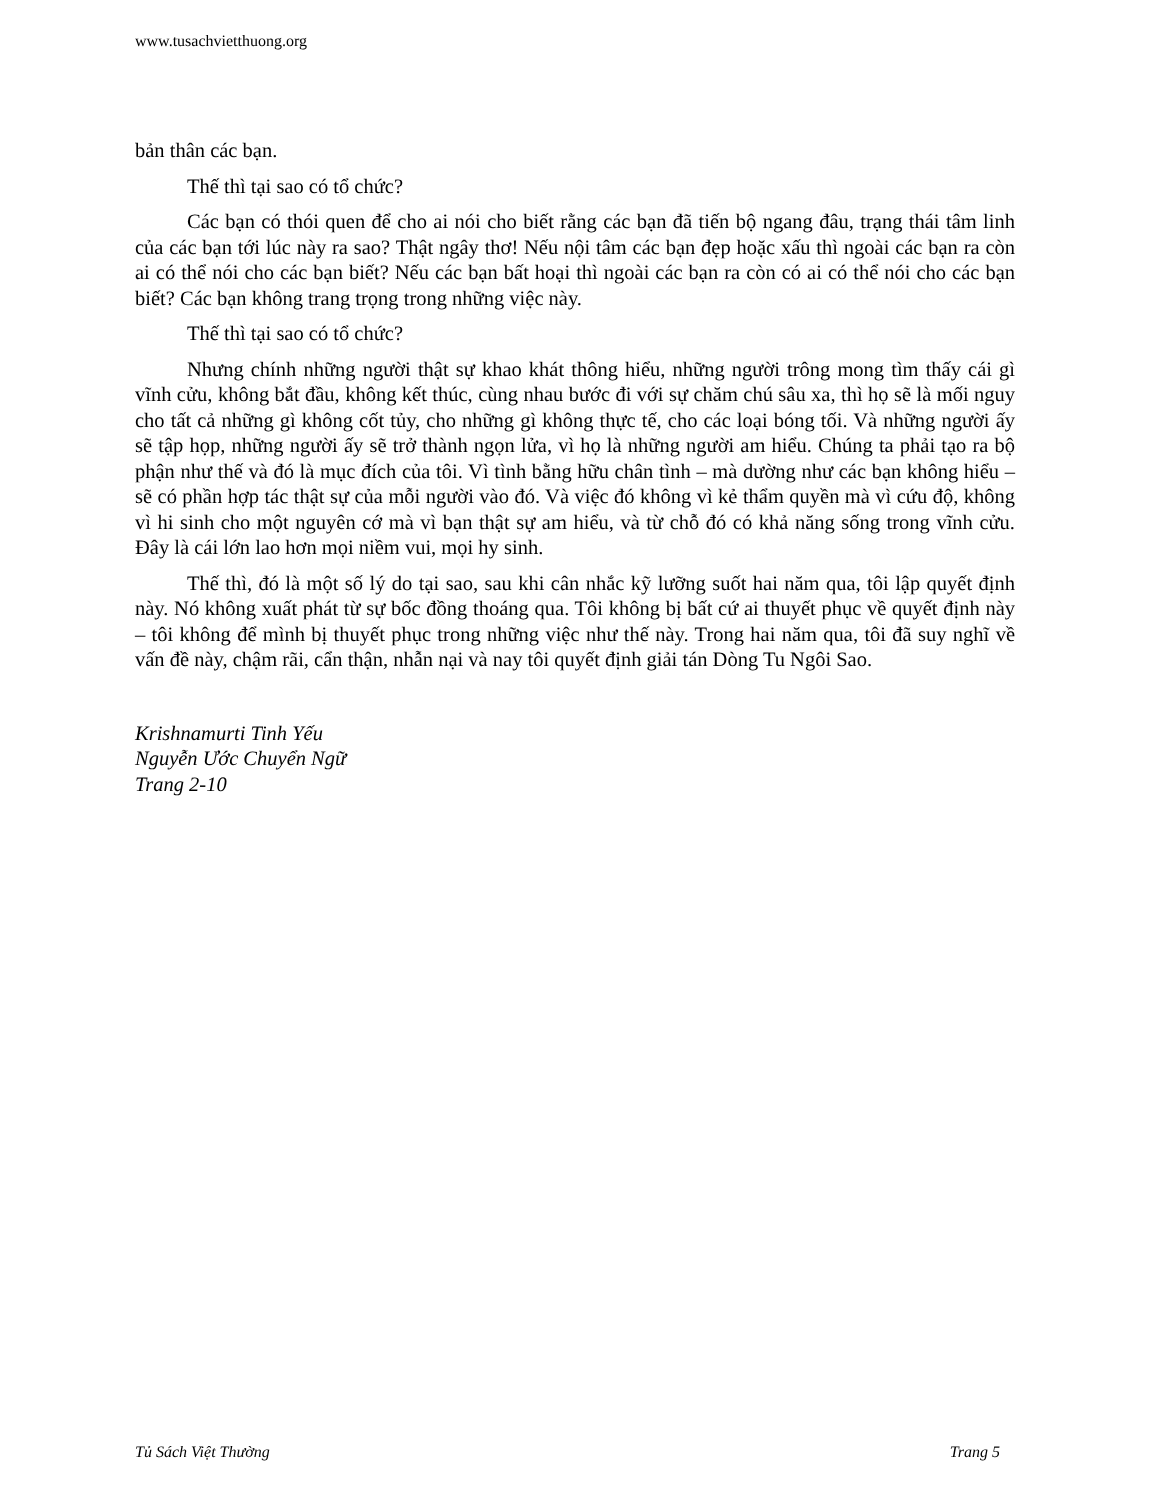www.tusachvietthuong.org
bản thân các bạn.
Thế thì tại sao có tổ chức?
Các bạn có thói quen để cho ai nói cho biết rằng các bạn đã tiến bộ ngang đâu, trạng thái tâm linh của các bạn tới lúc này ra sao? Thật ngây thơ! Nếu nội tâm các bạn đẹp hoặc xấu thì ngoài các bạn ra còn ai có thể nói cho các bạn biết? Nếu các bạn bất hoại thì ngoài các bạn ra còn có ai có thể nói cho các bạn biết? Các bạn không trang trọng trong những việc này.
Thế thì tại sao có tổ chức?
Nhưng chính những người thật sự khao khát thông hiểu, những người trông mong tìm thấy cái gì vĩnh cửu, không bắt đầu, không kết thúc, cùng nhau bước đi với sự chăm chú sâu xa, thì họ sẽ là mối nguy cho tất cả những gì không cốt tủy, cho những gì không thực tế, cho các loại bóng tối. Và những người ấy sẽ tập họp, những người ấy sẽ trở thành ngọn lửa, vì họ là những người am hiểu. Chúng ta phải tạo ra bộ phận như thế và đó là mục đích của tôi. Vì tình bằng hữu chân tình – mà dường như các bạn không hiểu – sẽ có phần hợp tác thật sự của mỗi người vào đó. Và việc đó không vì kẻ thẩm quyền mà vì cứu độ, không vì hi sinh cho một nguyên cớ mà vì bạn thật sự am hiểu, và từ chỗ đó có khả năng sống trong vĩnh cửu. Đây là cái lớn lao hơn mọi niềm vui, mọi hy sinh.
Thế thì, đó là một số lý do tại sao, sau khi cân nhắc kỹ lưỡng suốt hai năm qua, tôi lập quyết định này. Nó không xuất phát từ sự bốc đồng thoáng qua. Tôi không bị bất cứ ai thuyết phục về quyết định này – tôi không để mình bị thuyết phục trong những việc như thế này. Trong hai năm qua, tôi đã suy nghĩ về vấn đề này, chậm rãi, cẩn thận, nhẫn nại và nay tôi quyết định giải tán Dòng Tu Ngôi Sao.
Krishnamurti Tinh Yếu
Nguyễn Ước Chuyển Ngữ
Trang 2-10
Tủ Sách Việt Thường Trang 5